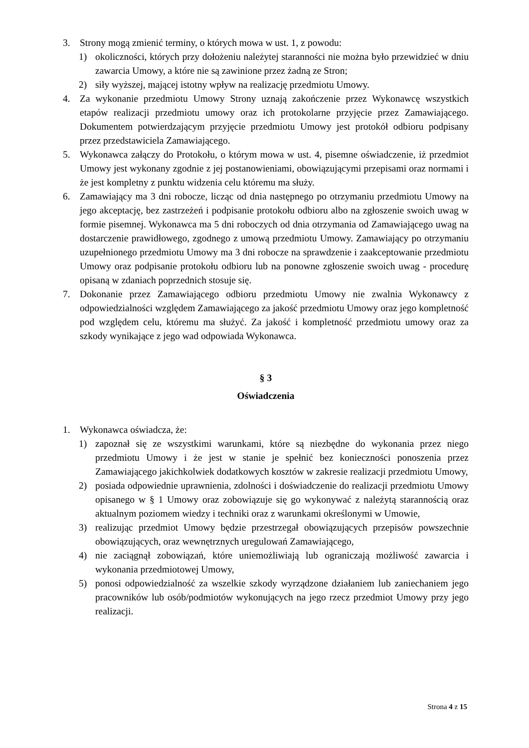3. Strony mogą zmienić terminy, o których mowa w ust. 1, z powodu:
1) okoliczności, których przy dołożeniu należytej staranności nie można było przewidzieć w dniu zawarcia Umowy, a które nie są zawinione przez żadną ze Stron;
2) siły wyższej, mającej istotny wpływ na realizację przedmiotu Umowy.
4. Za wykonanie przedmiotu Umowy Strony uznają zakończenie przez Wykonawcę wszystkich etapów realizacji przedmiotu umowy oraz ich protokolarne przyjęcie przez Zamawiającego. Dokumentem potwierdzającym przyjęcie przedmiotu Umowy jest protokół odbioru podpisany przez przedstawiciela Zamawiającego.
5. Wykonawca załączy do Protokołu, o którym mowa w ust. 4, pisemne oświadczenie, iż przedmiot Umowy jest wykonany zgodnie z jej postanowieniami, obowiązującymi przepisami oraz normami i że jest kompletny z punktu widzenia celu któremu ma służy.
6. Zamawiający ma 3 dni robocze, licząc od dnia następnego po otrzymaniu przedmiotu Umowy na jego akceptację, bez zastrzeżeń i podpisanie protokołu odbioru albo na zgłoszenie swoich uwag w formie pisemnej. Wykonawca ma 5 dni roboczych od dnia otrzymania od Zamawiającego uwag na dostarczenie prawidłowego, zgodnego z umową przedmiotu Umowy. Zamawiający po otrzymaniu uzupełnionego przedmiotu Umowy ma 3 dni robocze na sprawdzenie i zaakceptowanie przedmiotu Umowy oraz podpisanie protokołu odbioru lub na ponowne zgłoszenie swoich uwag - procedurę opisaną w zdaniach poprzednich stosuje się.
7. Dokonanie przez Zamawiającego odbioru przedmiotu Umowy nie zwalnia Wykonawcy z odpowiedzialności względem Zamawiającego za jakość przedmiotu Umowy oraz jego kompletność pod względem celu, któremu ma służyć. Za jakość i kompletność przedmiotu umowy oraz za szkody wynikające z jego wad odpowiada Wykonawca.
§ 3
Oświadczenia
1. Wykonawca oświadcza, że:
1) zapoznał się ze wszystkimi warunkami, które są niezbędne do wykonania przez niego przedmiotu Umowy i że jest w stanie je spełnić bez konieczności ponoszenia przez Zamawiającego jakichkolwiek dodatkowych kosztów w zakresie realizacji przedmiotu Umowy,
2) posiada odpowiednie uprawnienia, zdolności i doświadczenie do realizacji przedmiotu Umowy opisanego w § 1 Umowy oraz zobowiązuje się go wykonywać z należytą starannością oraz aktualnym poziomem wiedzy i techniki oraz z warunkami określonymi w Umowie,
3) realizując przedmiot Umowy będzie przestrzegał obowiązujących przepisów powszechnie obowiązujących, oraz wewnętrznych uregulowań Zamawiającego,
4) nie zaciągnął zobowiązań, które uniemożliwiają lub ograniczają możliwość zawarcia i wykonania przedmiotowej Umowy,
5) ponosi odpowiedzialność za wszelkie szkody wyrządzone działaniem lub zaniechaniem jego pracowników lub osób/podmiotów wykonujących na jego rzecz przedmiot Umowy przy jego realizacji.
Strona 4 z 15